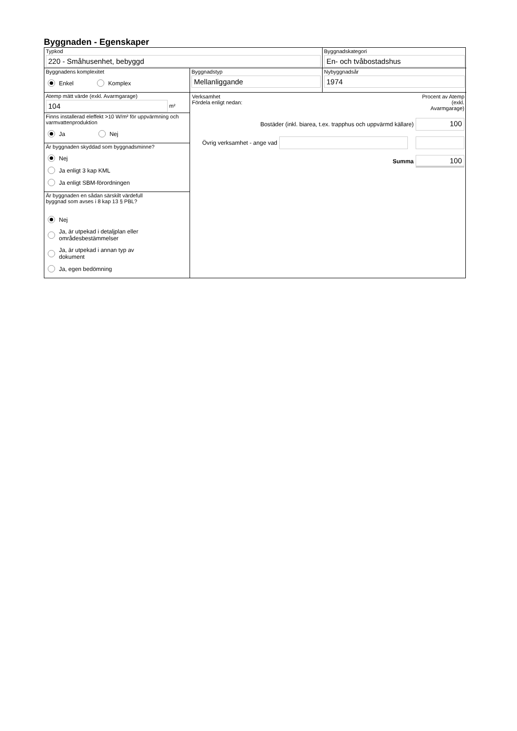Byggnaden - Egenskaper
Typkod
220 - Småhusenhet, bebyggd
Byggnadskategori
En- och tvåbostadshus
Byggnadens komplexitet
Enkel Komplex
Byggnadstyp
Mellanliggande
Nybyggnadsår
1974
Atemp mätt värde (exkl. Avarmgarage)
104
m²
Verksamhet
Fördela enligt nedan:
Procent av Atemp (exkl. Avarmgarage)
Bostäder (inkl. biarea, t.ex. trapphus och uppvärmd källare)
100
Övrig verksamhet - ange vad
Summa
100
Finns installerad eleffekt >10 W/m² för uppvärmning och varmvattenproduktion
Ja Nej
Är byggnaden skyddad som byggnadsminne?
Nej
Ja enligt 3 kap KML
Ja enligt SBM-förordningen
Är byggnaden en sådan särskilt värdefull
byggnad som avses i 8 kap 13 § PBL?
Nej
Ja, är utpekad i detaljplan eller
områdesbestämmelser
Ja, är utpekad i annan typ av
dokument
Ja, egen bedömning